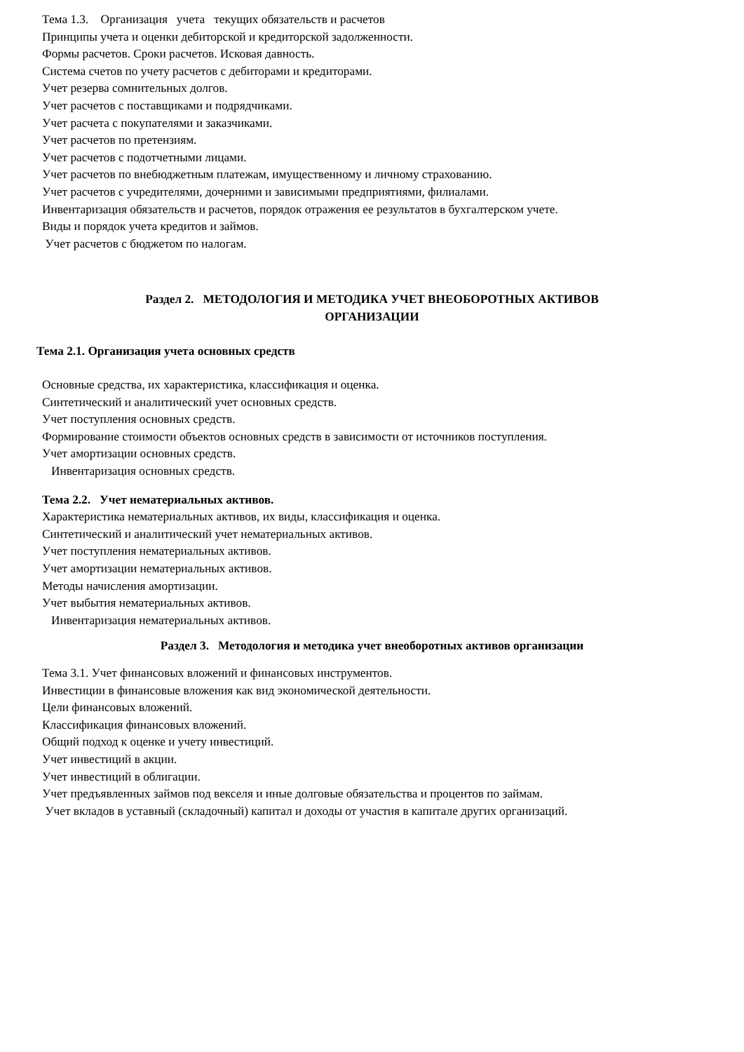Тема 1.3. Организация учета текущих обязательств и расчетов
Принципы учета и оценки дебиторской и кредиторской задолженности.
Формы расчетов. Сроки расчетов. Исковая давность.
Система счетов по учету расчетов с дебиторами и кредиторами.
Учет резерва сомнительных долгов.
Учет расчетов с поставщиками и подрядчиками.
Учет расчета с покупателями и заказчиками.
Учет расчетов по претензиям.
Учет расчетов с подотчетными лицами.
Учет расчетов по внебюджетным платежам, имущественному и личному страхованию.
Учет расчетов с учредителями, дочерними и зависимыми предприятиями, филиалами.
Инвентаризация обязательств и расчетов, порядок отражения ее результатов в бухгалтерском учете.
Виды и порядок учета кредитов и займов.
Учет расчетов с бюджетом по налогам.
Раздел 2. МЕТОДОЛОГИЯ И МЕТОДИКА УЧЕТ ВНЕОБОРОТНЫХ АКТИВОВ
ОРГАНИЗАЦИИ
Тема 2.1. Организация учета основных средств
Основные средства, их характеристика, классификация и оценка.
Синтетический и аналитический учет основных средств.
Учет поступления основных средств.
Формирование стоимости объектов основных средств в зависимости от источников поступления.
Учет амортизации основных средств.
Инвентаризация основных средств.
Тема 2.2. Учет нематериальных активов.
Характеристика нематериальных активов, их виды, классификация и оценка.
Синтетический и аналитический учет нематериальных активов.
Учет поступления нематериальных активов.
Учет амортизации нематериальных активов.
Методы начисления амортизации.
Учет выбытия нематериальных активов.
Инвентаризация нематериальных активов.
Раздел 3. Методология и методика учет внеоборотных активов организации
Тема 3.1. Учет финансовых вложений и финансовых инструментов.
Инвестиции в финансовые вложения как вид экономической деятельности.
Цели финансовых вложений.
Классификация финансовых вложений.
Общий подход к оценке и учету инвестиций.
Учет инвестиций в акции.
Учет инвестиций в облигации.
Учет предъявленных займов под векселя и иные долговые обязательства и процентов по займам.
Учет вкладов в уставный (складочный) капитал и доходы от участия в капитале других организаций.